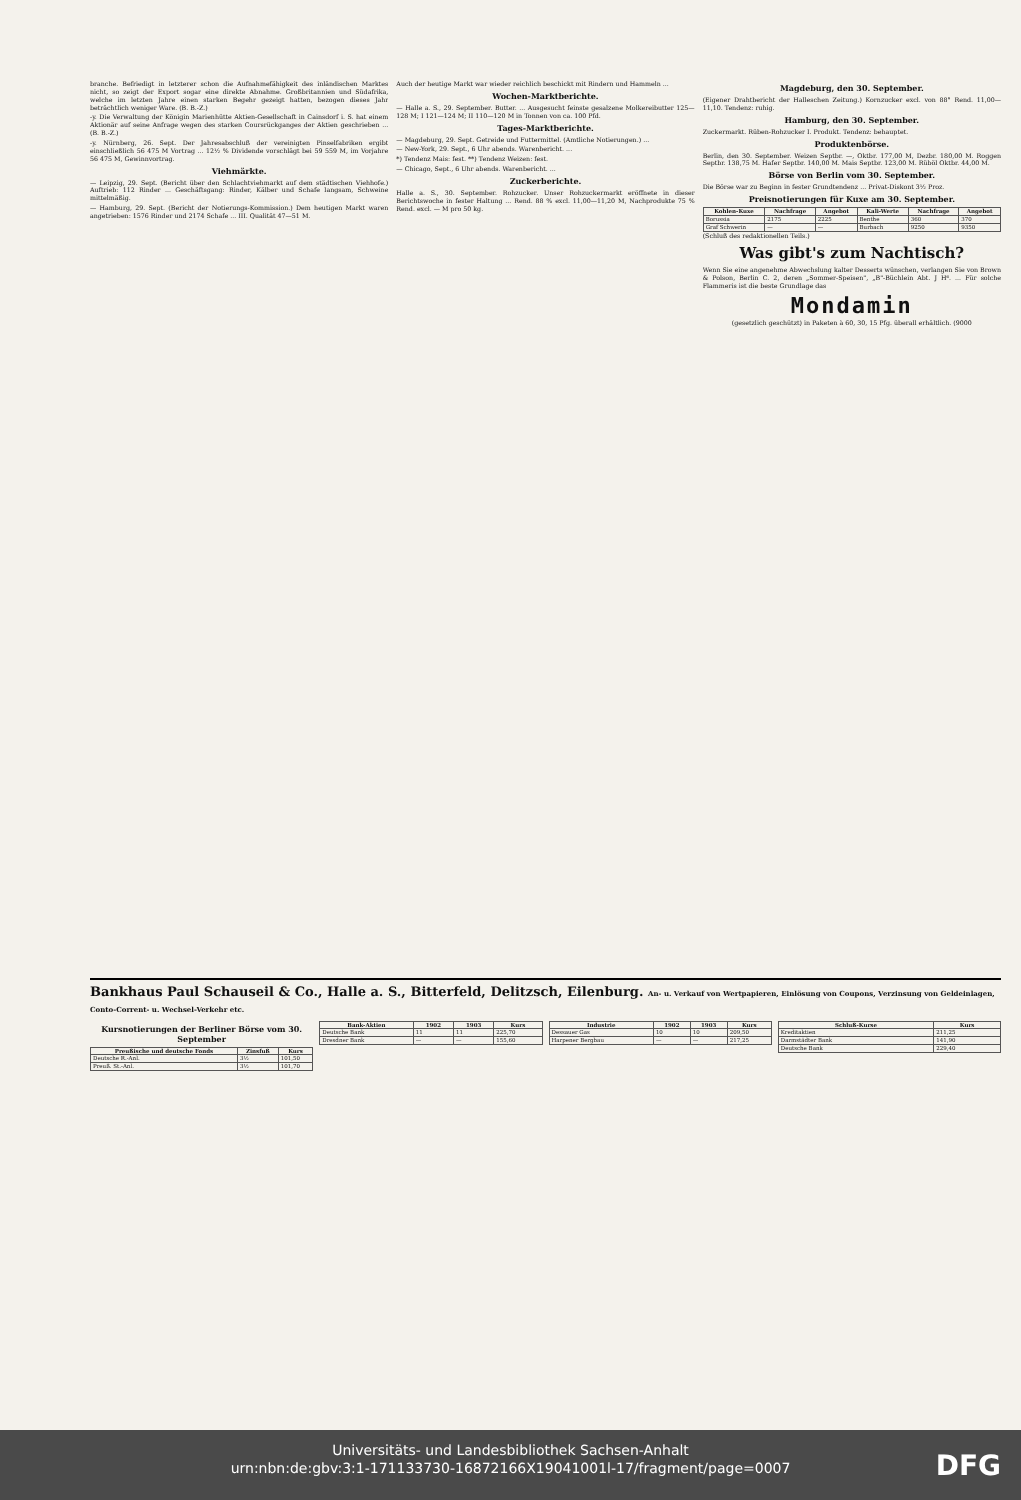branche. Befriedigt in letzterer schon die Aufnahmefähigkeit des inländischen Marktes nicht, so zeigt der Export sogar eine direkte Abnahme. Großbritannien und Südafrika, welche im letzten Jahre einen starken Begehr gezeigt hatten, bezogen dieses Jahr beträchtlich weniger Ware. (B. B.-Z.)
-y. Die Verwaltung der Königin Marienhütte Aktien-Gesellschaft in Cainsdorf i. S. hat einem Aktionär auf seine Anfrage wegen des starken Coursrückganges der Aktien geschrieben ... (B. B.-Z.)
-y. Nürnberg, 26. Sept. Der Jahresabschluß der vereinigten Pinselfabriken ergibt einschließlich 56 475 M Vortrag ... 12½ % Dividende vorschlägt bei 59 559 M, im Vorjahre 56 475 M, Gewinnvortrag.
Viehmärkte.
— Leipzig, 29. Sept. (Bericht über den Schlachtviehmarkt auf dem städtischen Viehhofe.) Auftrieb: 112 Rinder ... Geschäftsgang: Rinder, Kälber und Schafe langsam, Schweine mittelmäßig.
— Hamburg, 29. Sept. (Bericht der Notierungs-Kommission.) Dem heutigen Markt waren angetrieben: 1576 Rinder und 2174 Schafe ... III. Qualität 47—51 M.
Auch der heutige Markt war wieder reichlich beschickt mit Rindern und Hammeln ...
Wochen-Marktberichte.
— Halle a. S., 29. September. Butter. ... Ausgesucht feinste gesalzene Molkereibutter 125—128 M; I 121—124 M; II 110—120 M in Tonnen von ca. 100 Pfd.
Tages-Marktberichte.
— Magdeburg, 29. Sept. Getreide und Futtermittel. (Amtliche Notierungen.) ...
— New-York, 29. Sept., 6 Uhr abends. Warenbericht. ...
*) Tendenz Mais: fest. **) Tendenz Weizen: fest.
— Chicago, Sept., 6 Uhr abends. Warenbericht. ...
Zuckerberichte.
Halle a. S., 30. September. Rohzucker. Unser Rohzuckermarkt eröffnete in dieser Berichtswoche in fester Haltung ... Rend. 88 % excl. 11,00—11,20 M, Nachprodukte 75 % Rend. excl. — M pro 50 kg.
Magdeburg, den 30. September.
(Eigener Drahtbericht der Halleschen Zeitung.) Kornzucker excl. von 88° Rend. 11,00—11,10. Tendenz: ruhig.
Hamburg, den 30. September.
Zuckermarkt. Rüben-Rohzucker I. Produkt. Tendenz: behauptet.
Produktenbörse.
Berlin, den 30. September. Weizen Septbr. —, Oktbr. 177,00 M, Dezbr. 180,00 M. Roggen Septbr. 138,75 M. Hafer Septbr. 140,00 M. Mais Septbr. 123,00 M. Rüböl Oktbr. 44,00 M.
Börse von Berlin vom 30. September.
Die Börse war zu Beginn in fester Grundtendenz ... Privat-Diskont 3½ Proz.
Preisnotierungen für Kuxe am 30. September.
| Kohlen-Kuxe | Nachfrage | Angebot | Kali-Werte | Nachfrage | Angebot |
| --- | --- | --- | --- | --- | --- |
| Borussia | 2175 | 2225 | Benthe | 360 | 370 |
| Graf Schwerin | — | — | Burbach | 9250 | 9350 |
(Schluß des redaktionellen Teils.)
Was gibt's zum Nachtisch?
Wenn Sie eine angenehme Abwechslung kalter Desserts wünschen, verlangen Sie von Brown & Polson, Berlin C. 2, deren „Sommer-Speisen", „B"-Büchlein Abt. J H⁶. ... Für solche Flammeris ist die beste Grundlage das
Mondamin
(gesetzlich geschützt) in Paketen à 60, 30, 15 Pfg. überall erhältlich. (9000
Bankhaus Paul Schauseil & Co., Halle a. S., Bitterfeld, Delitzsch, Eilenburg. An- u. Verkauf von Wertpapieren, Einlösung von Coupons, Verzinsung von Geldeinlagen, Conto-Corrent- u. Wechsel-Verkehr etc.
Kursnotierungen der Berliner Börse vom 30. September
| Preußische und deutsche Fonds | Zinsfuß | Kurs |
| --- | --- | --- |
| Deutsche R.-Anl. | 3½ | 101,50 |
| Preuß. St.-Anl. | 3½ | 101,70 |
| Bank-Aktien | 1902 | 1903 | Kurs |
| --- | --- | --- | --- |
| Deutsche Bank | 11 | 11 | 225,70 |
| Dresdner Bank | — | — | 155,60 |
| Industrie | 1902 | 1903 | Kurs |
| --- | --- | --- | --- |
| Dessauer Gas | 10 | 10 | 209,50 |
| Harpener Bergbau | — | — | 217,25 |
| Schluß-Kurse | Kurs |
| --- | --- |
| Kreditaktien | 211,25 |
| Darmstädter Bank | 141,90 |
| Deutsche Bank | 229,40 |
Universitäts- und Landesbibliothek Sachsen-Anhalt
urn:nbn:de:gbv:3:1-171133730-16872166X19041001l-17/fragment/page=0007
DFG